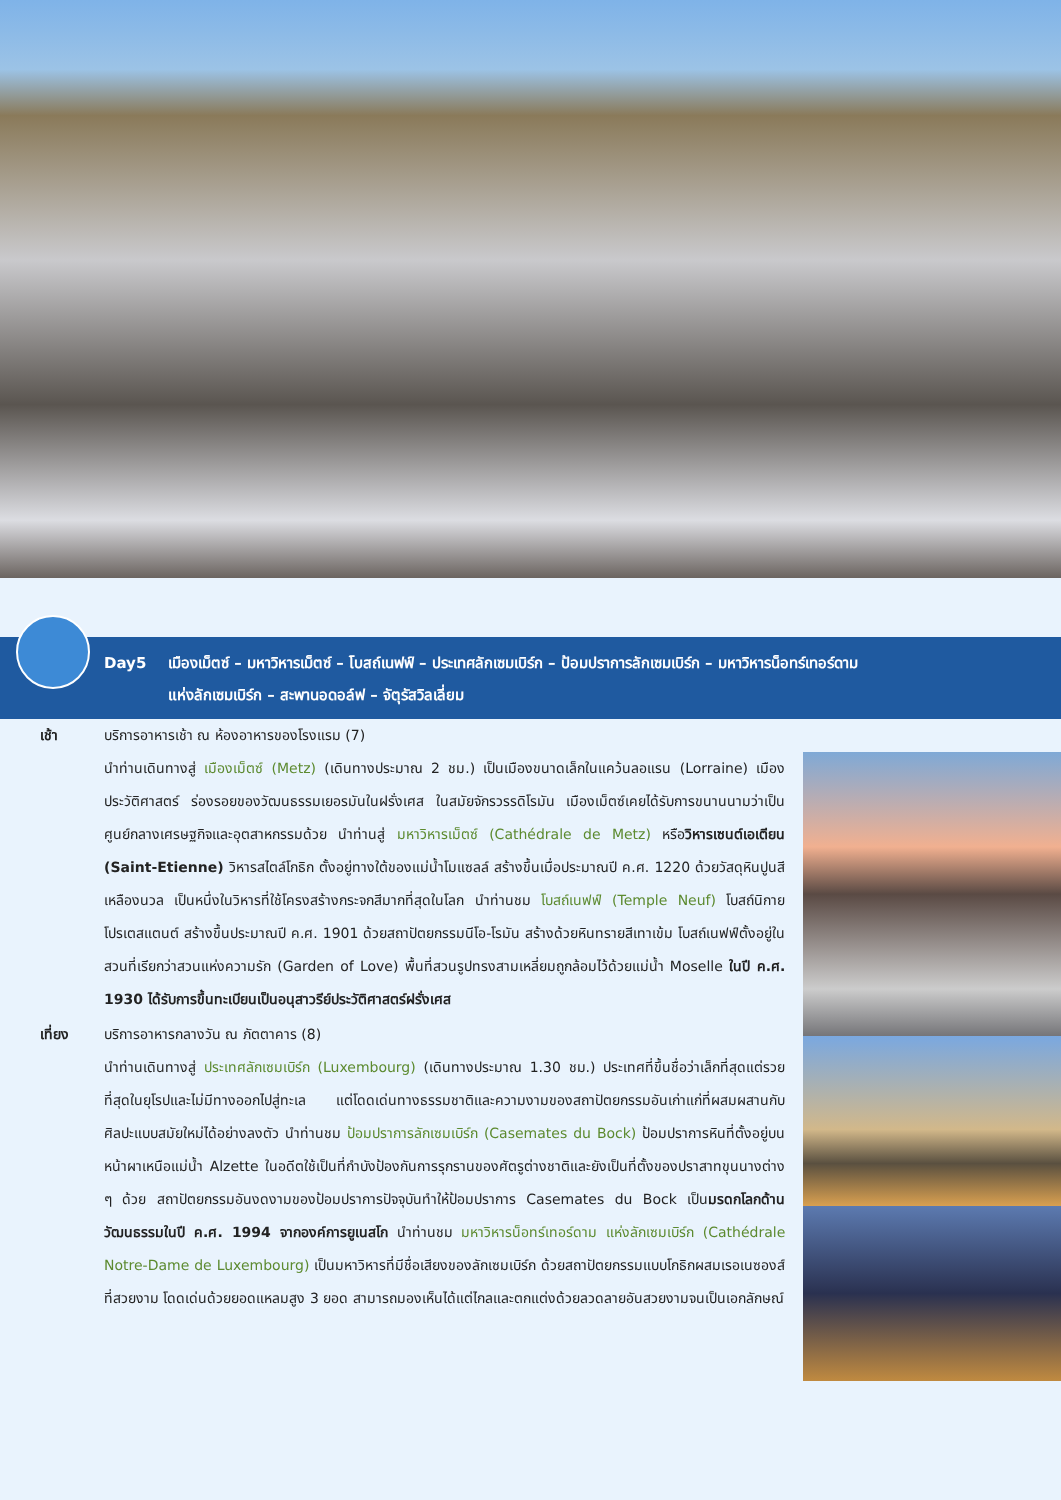Day5 เมืองเม็ตซ์ – มหาวิหารเม็ตซ์ – โบสถ์เนฟฟ์ – ประเทศลักเซมเบิร์ก – ป้อมปราการลักเซมเบิร์ก – มหาวิหารน็อทร์เทอร์ดาม
แห่งลักเซมเบิร์ก – สะพานอดอล์ฟ – จัตุรัสวิลเลี่ยม
เช้า บริการอาหารเช้า ณ ห้องอาหารของโรงแรม (7)
นำท่านเดินทางสู่ เมืองเม็ตซ์ (Metz) (เดินทางประมาณ 2 ชม.) เป็นเมืองขนาดเล็กในแคว้นลอแรน (Lorraine) เมืองประวัติศาสตร์ ร่องรอยของวัฒนธรรมเยอรมันในฝรั่งเศส ในสมัยจักรวรรดิโรมัน เมืองเม็ตซ์เคยได้รับการขนานนามว่าเป็นศูนย์กลางเศรษฐกิจและอุตสาหกรรมด้วย นำท่านสู่ มหาวิหารเม็ตซ์ (Cathédrale de Metz) หรือวิหารเซนต์เอเตียน (Saint-Etienne) วิหารสไตล์โกธิก ตั้งอยู่ทางใต้ของแม่น้ำโมแซลล์ สร้างขึ้นเมื่อประมาณปี ค.ศ. 1220 ด้วยวัสดุหินปูนสีเหลืองนวล เป็นหนึ่งในวิหารที่ใช้โครงสร้างกระจกสีมากที่สุดในโลก นำท่านชม โบสถ์เนฟฟ์ (Temple Neuf) โบสถ์นิกายโปรเตสแตนต์ สร้างขึ้นประมาณปี ค.ศ. 1901 ด้วยสถาปัตยกรรมนีโอ-โรมัน สร้างด้วยหินทรายสีเทาเข้ม โบสถ์เนฟฟ์ตั้งอยู่ในสวนที่เรียกว่าสวนแห่งความรัก (Garden of Love) พื้นที่สวนรูปทรงสามเหลี่ยมถูกล้อมไว้ด้วยแม่น้ำ Moselle ในปี ค.ศ. 1930 ได้รับการขึ้นทะเบียนเป็นอนุสาวรีย์ประวัติศาสตร์ฝรั่งเศส
เที่ยง บริการอาหารกลางวัน ณ ภัตตาคาร (8)
นำท่านเดินทางสู่ ประเทศลักเซมเบิร์ก (Luxembourg) (เดินทางประมาณ 1.30 ชม.) ประเทศที่ขึ้นชื่อว่าเล็กที่สุดแต่รวยที่สุดในยุโรปและไม่มีทางออกไปสู่ทะเล แต่โดดเด่นทางธรรมชาติและความงามของสถาปัตยกรรมอันเก่าแก่ที่ผสมผสานกับศิลปะแบบสมัยใหม่ได้อย่างลงตัว นำท่านชม ป้อมปราการลักเซมเบิร์ก (Casemates du Bock) ป้อมปราการหินที่ตั้งอยู่บนหน้าผาเหนือแม่น้ำ Alzette ในอดีตใช้เป็นที่กำบังป้องกันการรุกรานของศัตรูต่างชาติและยังเป็นที่ตั้งของปราสาทขุนนางต่าง ๆ ด้วย สถาปัตยกรรมอันงดงามของป้อมปราการปัจจุบันทำให้ป้อมปราการ Casemates du Bock เป็นมรดกโลกด้านวัฒนธรรมในปี ค.ศ. 1994 จากองค์การยูเนสโก นำท่านชม มหาวิหารน็อทร์เทอร์ดาม แห่งลักเซมเบิร์ก (Cathédrale Notre-Dame de Luxembourg) เป็นมหาวิหารที่มีชื่อเสียงของลักเซมเบิร์ก ด้วยสถาปัตยกรรมแบบโกธิกผสมเรอเนซองส์ที่สวยงาม โดดเด่นด้วยยอดแหลมสูง 3 ยอด สามารถมองเห็นได้แต่ไกลและตกแต่งด้วยลวดลายอันสวยงามจนเป็นเอกลักษณ์